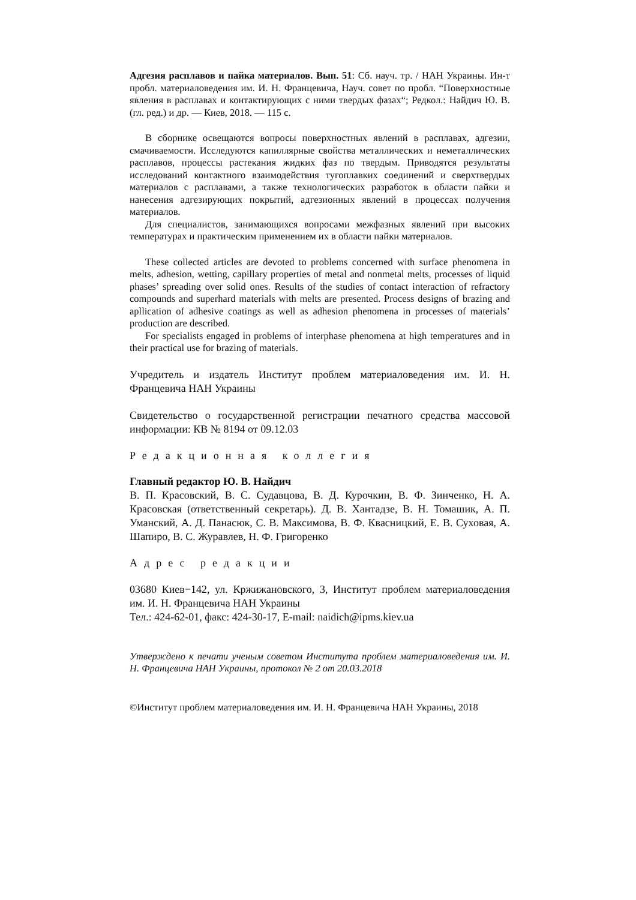Адгезия расплавов и пайка материалов. Вып. 51: Сб. науч. тр. / НАН Украины. Ин-т пробл. материаловедения им. И. Н. Францевича, Науч. совет по пробл. “Поверхностные явления в расплавах и контактирующих с ними твердых фазах“; Редкол.: Найдич Ю. В. (гл. ред.) и др. — Киев, 2018. — 115 с.
В сборнике освещаются вопросы поверхностных явлений в расплавах, адгезии, смачиваемости. Исследуются капиллярные свойства металлических и неметаллических расплавов, процессы растекания жидких фаз по твердым. Приводятся результаты исследований контактного взаимодействия тугоплавких соединений и сверхтвердых материалов с расплавами, а также технологических разработок в области пайки и нанесения адгезирующих покрытий, адгезионных явлений в процессах получения материалов.
Для специалистов, занимающихся вопросами межфазных явлений при высоких температурах и практическим применением их в области пайки материалов.
These collected articles are devoted to problems concerned with surface phenomena in melts, adhesion, wetting, capillary properties of metal and nonmetal melts, processes of liquid phases’ spreading over solid ones. Results of the studies of contact interaction of refractory compounds and superhard materials with melts are presented. Process designs of brazing and apllication of adhesive coatings as well as adhesion phenomena in processes of materials’ production are described.
For specialists engaged in problems of interphase phenomena at high temperatures and in their practical use for brazing of materials.
Учредитель и издатель Институт проблем материаловедения им. И. Н. Францевича НАН Украины
Свидетельство о государственной регистрации печатного средства массовой информации: КВ № 8194 от 09.12.03
Редакционная коллегия
Главный редактор Ю. В. Найдич
В. П. Красовский, В. С. Судавцова, В. Д. Курочкин, В. Ф. Зинченко, Н. А. Красовская (ответственный секретарь). Д. В. Хантадзе, В. Н. Томашик, А. П. Уманский, А. Д. Панасюк, С. В. Максимова, В. Ф. Квасницкий, Е. В. Суховая, А. Шапиро, В. С. Журавлев, Н. Ф. Григоренко
Адрес редакции
03680 Киев−142, ул. Кржижановского, 3, Институт проблем материаловедения им. И. Н. Францевича НАН Украины
Тел.: 424-62-01, факс: 424-30-17, E-mail: naidich@ipms.kiev.ua
Утверждено к печати ученым советом Института проблем материаловедения им. И. Н. Францевича НАН Украины, протокол № 2 от 20.03.2018
©Институт проблем материаловедения им. И. Н. Францевича НАН Украины, 2018